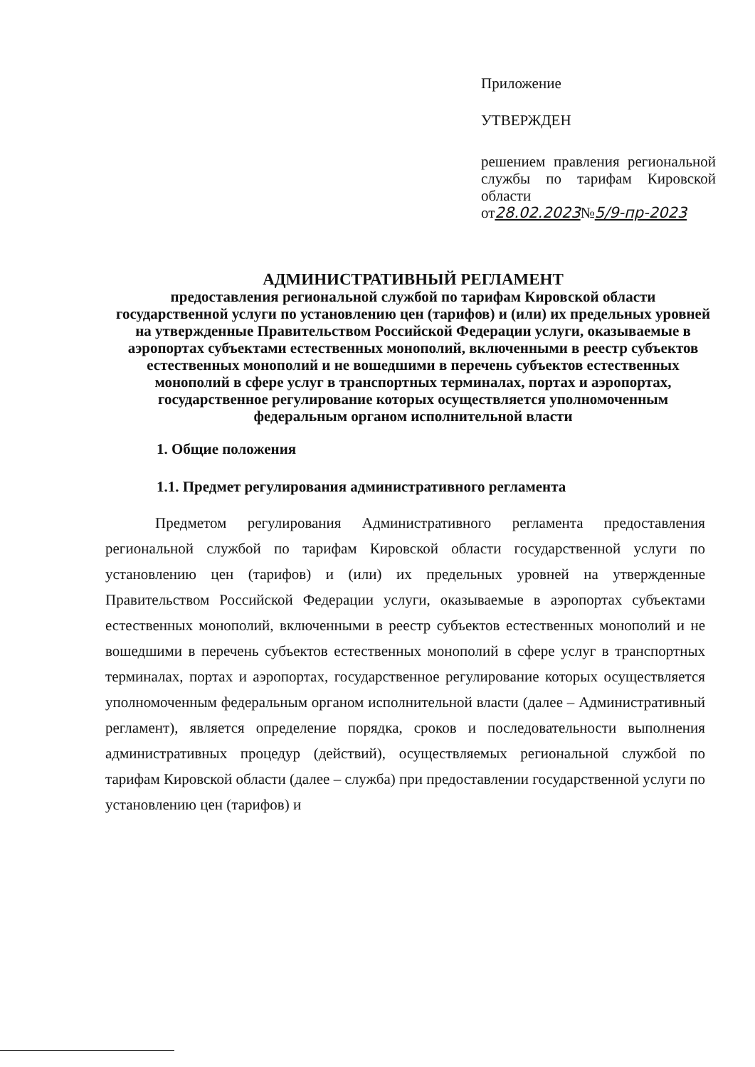Приложение
УТВЕРЖДЕН
решением правления региональной службы по тарифам Кировской области
от28.02.2023№5/9-пр-2023
АДМИНИСТРАТИВНЫЙ РЕГЛАМЕНТ
предоставления региональной службой по тарифам Кировской области государственной услуги по установлению цен (тарифов) и (или) их предельных уровней на утвержденные Правительством Российской Федерации услуги, оказываемые в аэропортах субъектами естественных монополий, включенными в реестр субъектов естественных монополий и не вошедшими в перечень субъектов естественных монополий в сфере услуг в транспортных терминалах, портах и аэропортах, государственное регулирование которых осуществляется уполномоченным федеральным органом исполнительной власти
1. Общие положения
1.1. Предмет регулирования административного регламента
Предметом регулирования Административного регламента предоставления региональной службой по тарифам Кировской области государственной услуги по установлению цен (тарифов) и (или) их предельных уровней на утвержденные Правительством Российской Федерации услуги, оказываемые в аэропортах субъектами естественных монополий, включенными в реестр субъектов естественных монополий и не вошедшими в перечень субъектов естественных монополий в сфере услуг в транспортных терминалах, портах и аэропортах, государственное регулирование которых осуществляется уполномоченным федеральным органом исполнительной власти (далее – Административный регламент), является определение порядка, сроков и последовательности выполнения административных процедур (действий), осуществляемых региональной службой по тарифам Кировской области (далее – служба) при предоставлении государственной услуги по установлению цен (тарифов) и